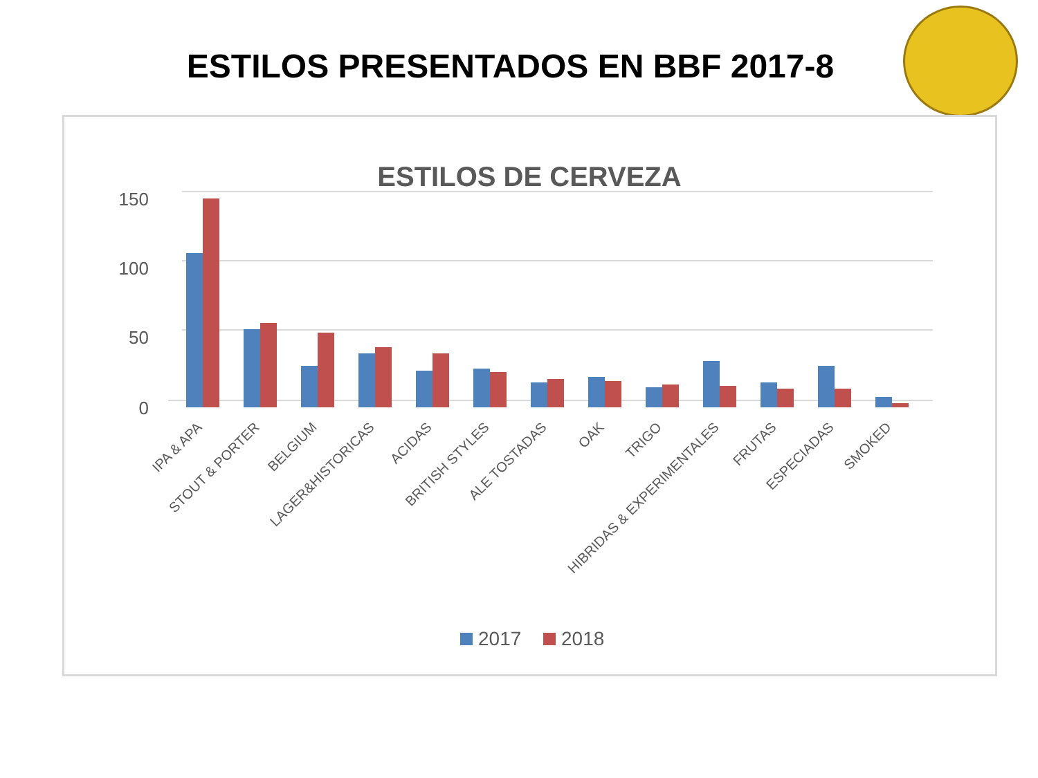ESTILOS PRESENTADOS EN BBF 2017-8
ESTILOS DE CERVEZA
150
100
50
0
IPA & APA
STOUT & PORTER
BELGIUM
LAGER&HISTORICAS
ACIDAS
BRITISH STYLES
ALE TOSTADAS
OAK
TRIGO
HIBRIDAS & EXPERIMENTALES
FRUTAS
ESPECIADAS
SMOKED
2017
2018